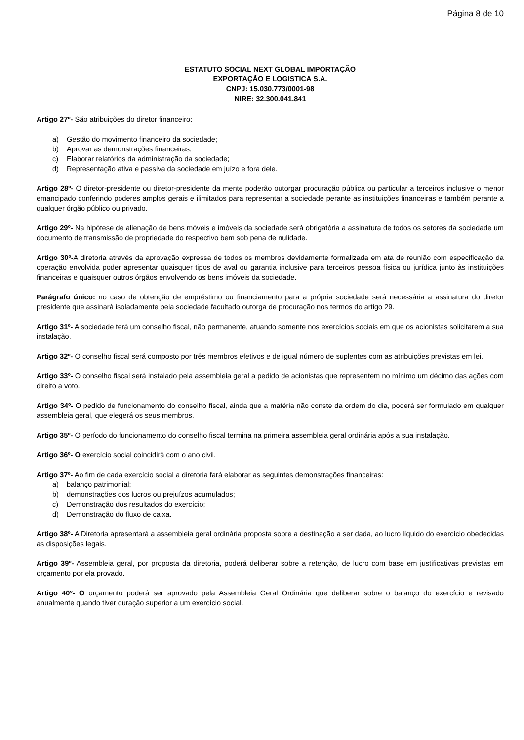Página 8 de 10
ESTATUTO SOCIAL NEXT GLOBAL IMPORTAÇÃO
EXPORTAÇÃO E LOGISTICA S.A.
CNPJ: 15.030.773/0001-98
NIRE: 32.300.041.841
Artigo 27º- São atribuições do diretor financeiro:
a) Gestão do movimento financeiro da sociedade;
b) Aprovar as demonstrações financeiras;
c) Elaborar relatórios da administração da sociedade;
d) Representação ativa e passiva da sociedade em juízo e fora dele.
Artigo 28º- O diretor-presidente ou diretor-presidente da mente poderão outorgar procuração pública ou particular a terceiros inclusive o menor emancipado conferindo poderes amplos gerais e ilimitados para representar a sociedade perante as instituições financeiras e também perante a qualquer órgão público ou privado.
Artigo 29º- Na hipótese de alienação de bens móveis e imóveis da sociedade será obrigatória a assinatura de todos os setores da sociedade um documento de transmissão de propriedade do respectivo bem sob pena de nulidade.
Artigo 30º-A diretoria através da aprovação expressa de todos os membros devidamente formalizada em ata de reunião com especificação da operação envolvida poder apresentar quaisquer tipos de aval ou garantia inclusive para terceiros pessoa física ou jurídica junto às instituições financeiras e quaisquer outros órgãos envolvendo os bens imóveis da sociedade.
Parágrafo único: no caso de obtenção de empréstimo ou financiamento para a própria sociedade será necessária a assinatura do diretor presidente que assinará isoladamente pela sociedade facultado outorga de procuração nos termos do artigo 29.
Artigo 31º- A sociedade terá um conselho fiscal, não permanente, atuando somente nos exercícios sociais em que os acionistas solicitarem a sua instalação.
Artigo 32º- O conselho fiscal será composto por três membros efetivos e de igual número de suplentes com as atribuições previstas em lei.
Artigo 33º- O conselho fiscal será instalado pela assembleia geral a pedido de acionistas que representem no mínimo um décimo das ações com direito a voto.
Artigo 34º- O pedido de funcionamento do conselho fiscal, ainda que a matéria não conste da ordem do dia, poderá ser formulado em qualquer assembleia geral, que elegerá os seus membros.
Artigo 35º- O período do funcionamento do conselho fiscal termina na primeira assembleia geral ordinária após a sua instalação.
Artigo 36º- O exercício social coincidirá com o ano civil.
Artigo 37º- Ao fim de cada exercício social a diretoria fará elaborar as seguintes demonstrações financeiras:
a) balanço patrimonial;
b) demonstrações dos lucros ou prejuízos acumulados;
c) Demonstração dos resultados do exercício;
d) Demonstração do fluxo de caixa.
Artigo 38º- A Diretoria apresentará a assembleia geral ordinária proposta sobre a destinação a ser dada, ao lucro líquido do exercício obedecidas as disposições legais.
Artigo 39º- Assembleia geral, por proposta da diretoria, poderá deliberar sobre a retenção, de lucro com base em justificativas previstas em orçamento por ela provado.
Artigo 40º- O orçamento poderá ser aprovado pela Assembleia Geral Ordinária que deliberar sobre o balanço do exercício e revisado anualmente quando tiver duração superior a um exercício social.